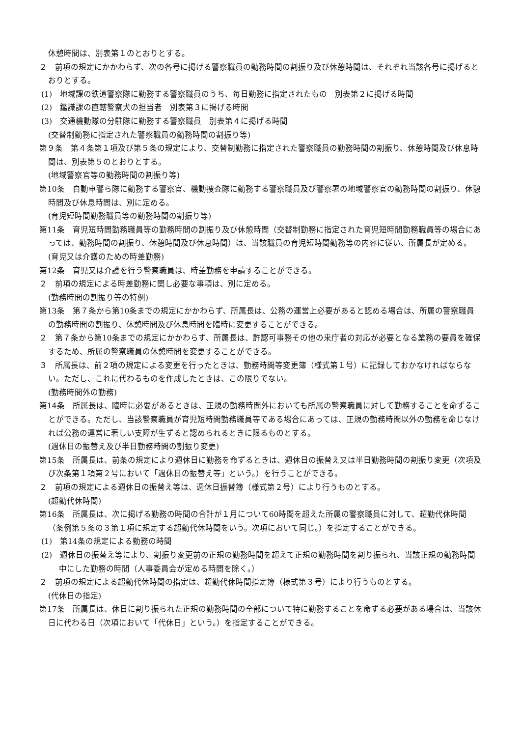休憩時間は、別表第１のとおりとする。
２　前項の規定にかかわらず、次の各号に掲げる警察職員の勤務時間の割振り及び休憩時間は、それぞれ当該各号に掲げるとおりとする。
(1)　地域課の鉄道警察隊に勤務する警察職員のうち、毎日勤務に指定されたもの　別表第２に掲げる時間
(2)　鑑識課の直轄警察犬の担当者　別表第３に掲げる時間
(3)　交通機動隊の分駐隊に勤務する警察職員　別表第４に掲げる時間
(交替制勤務に指定された警察職員の勤務時間の割振り等)
第９条　第４条第１項及び第５条の規定により、交替制勤務に指定された警察職員の勤務時間の割振り、休憩時間及び休息時間は、別表第５のとおりとする。
(地域警察官等の勤務時間の割振り等)
第10条　自動車警ら隊に勤務する警察官、機動捜査隊に勤務する警察職員及び警察署の地域警察官の勤務時間の割振り、休憩時間及び休息時間は、別に定める。
(育児短時間勤務職員等の勤務時間の割振り等)
第11条　育児短時間勤務職員等の勤務時間の割振り及び休憩時間（交替制勤務に指定された育児短時間勤務職員等の場合にあっては、勤務時間の割振り、休憩時間及び休息時間）は、当該職員の育児短時間勤務等の内容に従い、所属長が定める。
(育児又は介護のための時差勤務)
第12条　育児又は介護を行う警察職員は、時差勤務を申請することができる。
２　前項の規定による時差勤務に関し必要な事項は、別に定める。
(勤務時間の割振り等の特例)
第13条　第７条から第10条までの規定にかかわらず、所属長は、公務の運営上必要があると認める場合は、所属の警察職員の勤務時間の割振り、休憩時間及び休息時間を臨時に変更することができる。
２　第７条から第10条までの規定にかかわらず、所属長は、許認可事務その他の来庁者の対応が必要となる業務の要員を確保するため、所属の警察職員の休憩時間を変更することができる。
３　所属長は、前２項の規定による変更を行ったときは、勤務時間等変更簿（様式第１号）に記録しておかなければならない。ただし、これに代わるものを作成したときは、この限りでない。
(勤務時間外の勤務)
第14条　所属長は、臨時に必要があるときは、正規の勤務時間外においても所属の警察職員に対して勤務することを命ずることができる。ただし、当該警察職員が育児短時間勤務職員等である場合にあっては、正規の勤務時間以外の勤務を命じなければ公務の運営に著しい支障が生ずると認められるときに限るものとする。
(週休日の振替え及び半日勤務時間の割振り変更)
第15条　所属長は、前条の規定により週休日に勤務を命ずるときは、週休日の振替え又は半日勤務時間の割振り変更（次項及び次条第１項第２号において「週休日の振替え等」という。）を行うことができる。
２　前項の規定による週休日の振替え等は、週休日振替簿（様式第２号）により行うものとする。
(超勤代休時間)
第16条　所属長は、次に掲げる勤務の時間の合計が１月について60時間を超えた所属の警察職員に対して、超勤代休時間（条例第５条の３第１項に規定する超勤代休時間をいう。次項において同じ。）を指定することができる。
(1)　第14条の規定による勤務の時間
(2)　週休日の振替え等により、割振り変更前の正規の勤務時間を超えて正規の勤務時間を割り振られ、当該正規の勤務時間中にした勤務の時間（人事委員会が定める時間を除く。）
２　前項の規定による超勤代休時間の指定は、超勤代休時間指定簿（様式第３号）により行うものとする。
(代休日の指定)
第17条　所属長は、休日に割り振られた正規の勤務時間の全部について特に勤務することを命ずる必要がある場合は、当該休日に代わる日（次項において「代休日」という。）を指定することができる。